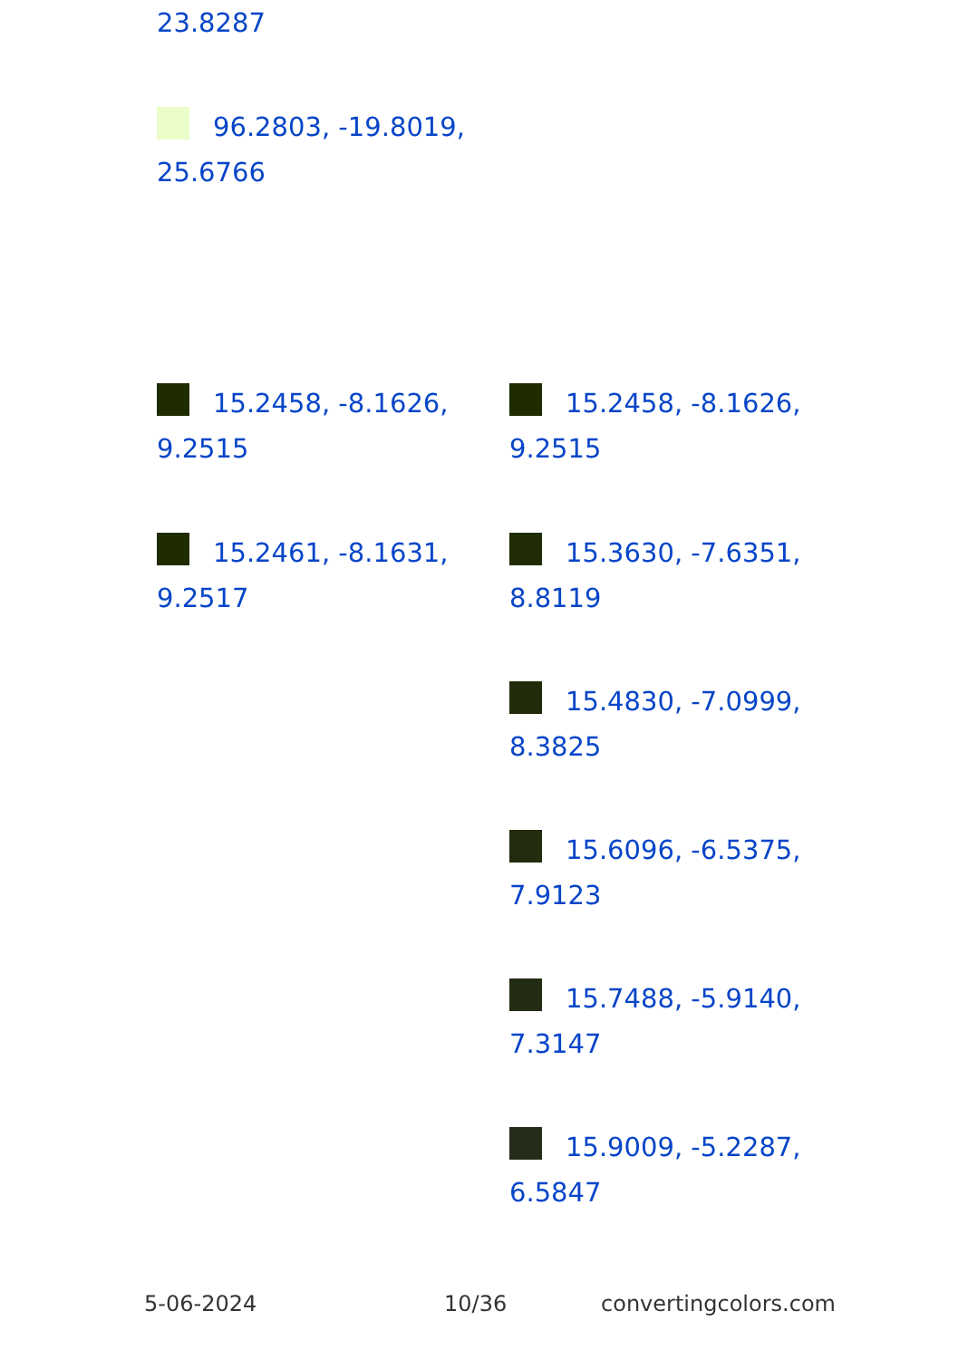23.8287
96.2803, -19.8019, 25.6766
15.2458, -8.1626, 9.2515
15.2461, -8.1631, 9.2517
15.2458, -8.1626, 9.2515
15.3630, -7.6351, 8.8119
15.4830, -7.0999, 8.3825
15.6096, -6.5375, 7.9123
15.7488, -5.9140, 7.3147
15.9009, -5.2287, 6.5847
5-06-2024 10/36 convertingcolors.com